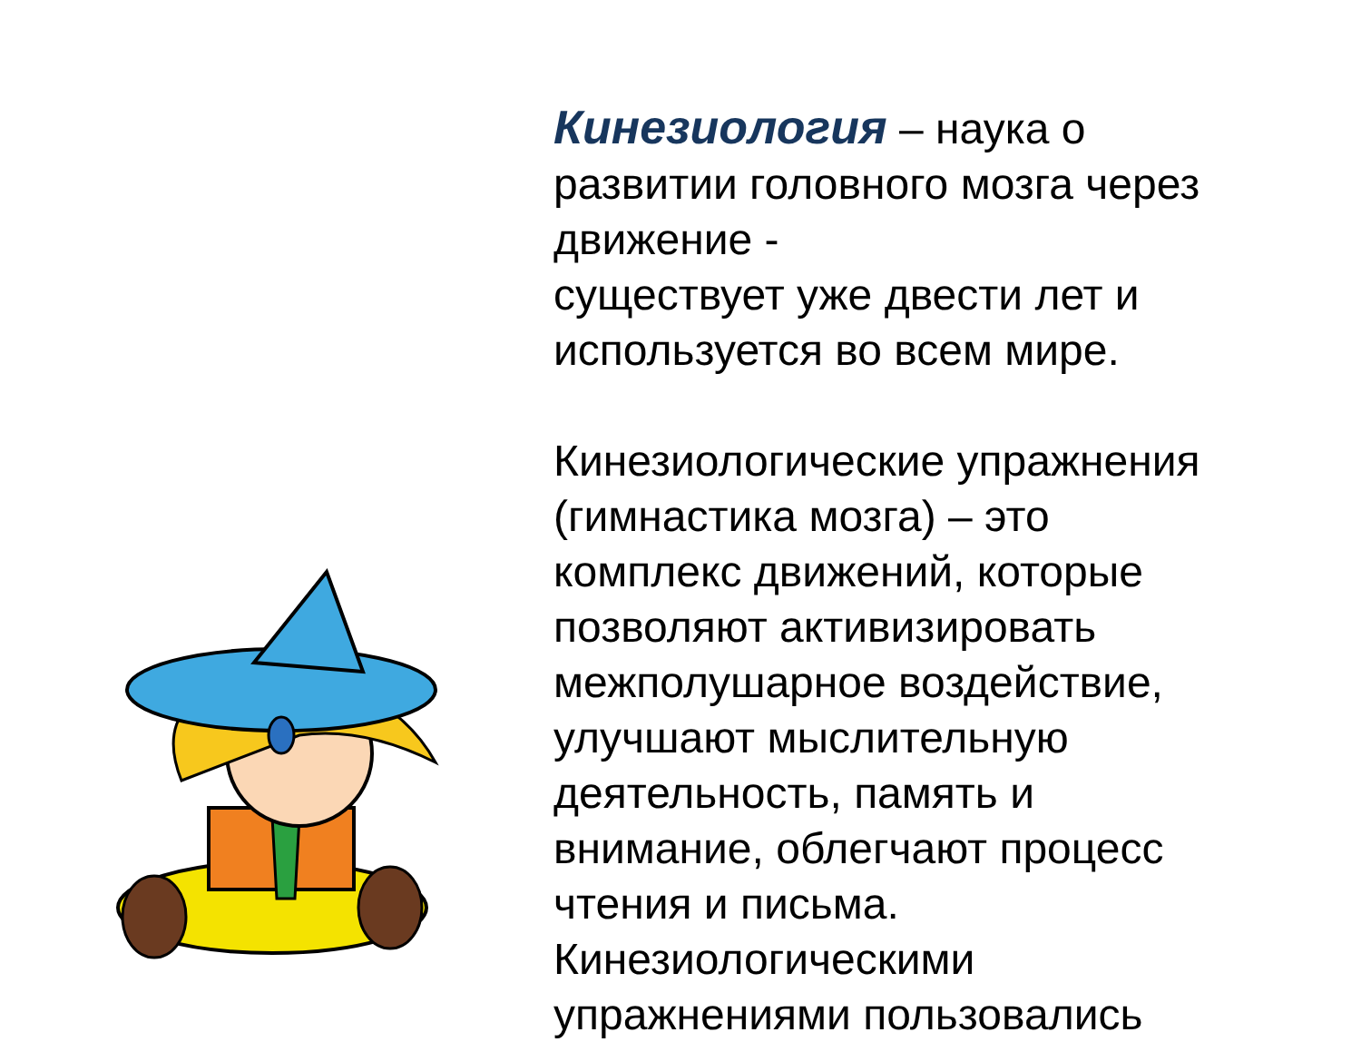Кинезиология – наука о развитии головного мозга через движение -
существует уже двести лет и используется во всем мире.
Кинезиологические упражнения (гимнастика мозга) – это комплекс движений, которые позволяют активизировать межполушарное воздействие, улучшают мыслительную деятельность, память и внимание, облегчают процесс чтения и письма. Кинезиологическими упражнениями пользовались